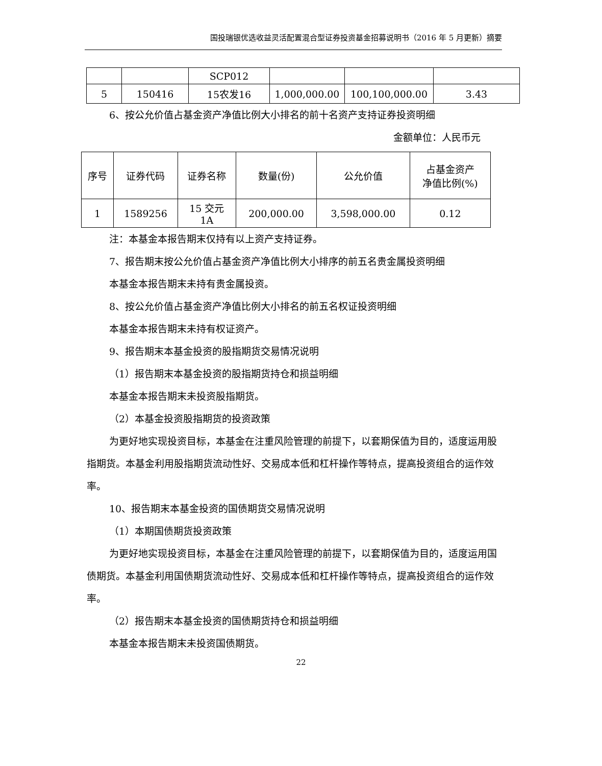国投瑞银优选收益灵活配置混合型证券投资基金招募说明书（2016 年 5 月更新）摘要
| | | SCP012 | | | |
| 5 | 150416 | 15农发16 | 1,000,000.00 | 100,100,000.00 | 3.43 |
6、按公允价值占基金资产净值比例大小排名的前十名资产支持证券投资明细
金额单位：人民币元
| 序号 | 证券代码 | 证券名称 | 数量(份) | 公允价值 | 占基金资产 净值比例(%) |
| --- | --- | --- | --- | --- | --- |
| 1 | 1589256 | 15 交元 1A | 200,000.00 | 3,598,000.00 | 0.12 |
注：本基金本报告期末仅持有以上资产支持证券。
7、报告期末按公允价值占基金资产净值比例大小排序的前五名贵金属投资明细
本基金本报告期末未持有贵金属投资。
8、按公允价值占基金资产净值比例大小排名的前五名权证投资明细
本基金本报告期末未持有权证资产。
9、报告期末本基金投资的股指期货交易情况说明
（1）报告期末本基金投资的股指期货持仓和损益明细
本基金本报告期末未投资股指期货。
（2）本基金投资股指期货的投资政策
为更好地实现投资目标，本基金在注重风险管理的前提下，以套期保值为目的，适度运用股指期货。本基金利用股指期货流动性好、交易成本低和杠杆操作等特点，提高投资组合的运作效率。
10、报告期末本基金投资的国债期货交易情况说明
（1）本期国债期货投资政策
为更好地实现投资目标，本基金在注重风险管理的前提下，以套期保值为目的，适度运用国债期货。本基金利用国债期货流动性好、交易成本低和杠杆操作等特点，提高投资组合的运作效率。
（2）报告期末本基金投资的国债期货持仓和损益明细
本基金本报告期末未投资国债期货。
22